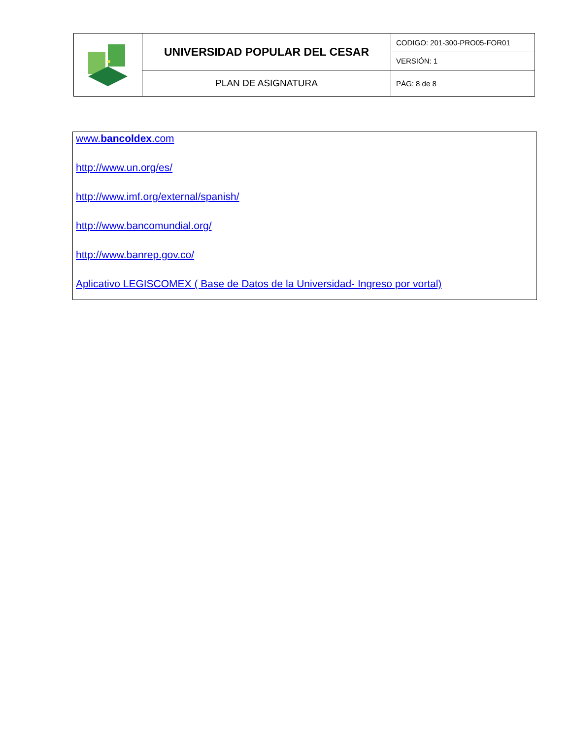| | UNIVERSIDAD POPULAR DEL CESAR | CODIGO: 201-300-PRO05-FOR01 |
| | | VERSIÓN: 1 |
| | PLAN DE ASIGNATURA | PÁG: 8 de 8 |
www.bancoldex.com
http://www.un.org/es/
http://www.imf.org/external/spanish/
http://www.bancomundial.org/
http://www.banrep.gov.co/
Aplicativo LEGISCOMEX ( Base de Datos de la Universidad- Ingreso por vortal)